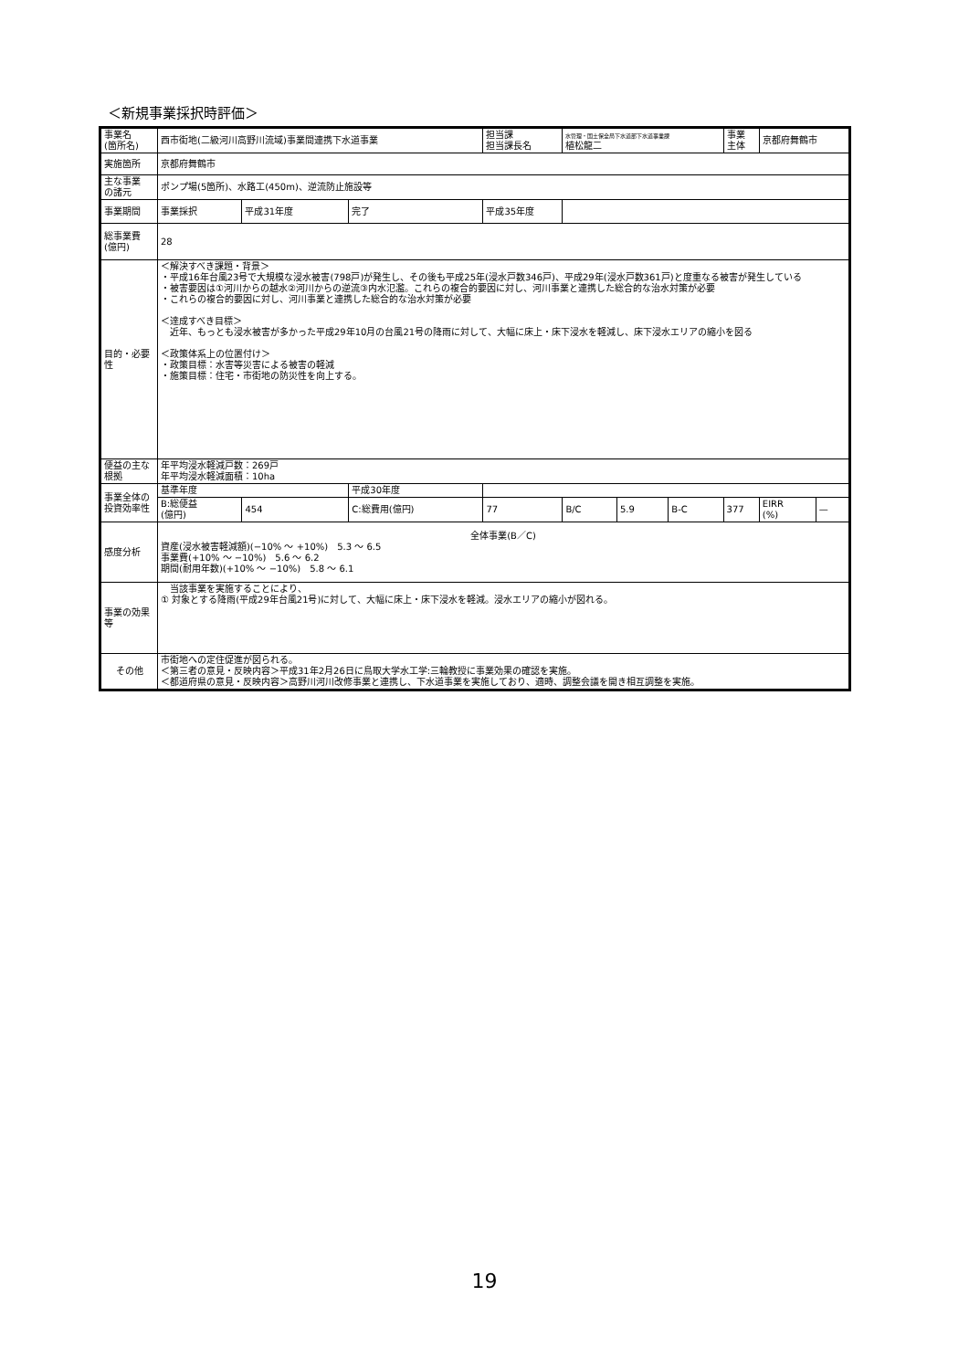＜新規事業採択時評価＞
| 事業名 (箇所名) | 西市街地(二級河川高野川流域)事業間連携下水道事業 | | | 担当課 担当課長名 | | 水管理・国土保全局下水道部下水道事業課 植松龍二 | | | 事業 主体 | 京都府舞鶴市 | |
| 実施箇所 | 京都府舞鶴市 | | | | | | | | | | |
| 主な事業 の諸元 | ポンプ場(5箇所)、水路工(450m)、逆流防止施設等 | | | | | | | | | | |
| 事業期間 | 事業採択 | 平成31年度 | 完了 | 平成35年度 | | | | | | | |
| 総事業費 (億円) | 28 | | | | | | | | | | |
| 目的・必要性 | ＜解決すべき課題・背景＞ ・平成16年台風23号で大規模な浸水被害(798戸)が発生し、その後も平成25年(浸水戸数346戸)、平成29年(浸水戸数361戸)と度重なる被害が発生している ・被害要因は①河川からの越水②河川からの逆流③内水氾濫。これらの複合的要因に対し、河川事業と連携した総合的な治水対策が必要 ・これらの複合的要因に対し、河川事業と連携した総合的な治水対策が必要 ＜達成すべき目標＞ 近年、もっとも浸水被害が多かった平成29年10月の台風21号の降雨に対して、大幅に床上・床下浸水を軽減し、床下浸水エリアの縮小を図る ＜政策体系上の位置付け＞ ・政策目標：水害等災害による被害の軽減 ・施策目標：住宅・市街地の防災性を向上する。 | | | | | | | | | | |
| 便益の主な根拠 | 年平均浸水軽減戸数：269戸 年平均浸水軽減面積：10ha | | | | | | | | | | |
| 事業全体の投資効率性 | 基準年度 | | 平成30年度 | | | | | | | | |
| | B:総便益 (億円) | 454 | C:総費用(億円) | | 77 | B/C | 5.9 | B-C | 377 | EIRR (%) | — |
| 感度分析 | 全体事業(B／C) 資産(浸水被害軽減額)(−10% ～ +10%) 5.3 ～ 6.5 事業費(+10% ～ −10%) 5.6 ～ 6.2 期間(耐用年数)(+10% ～ −10%) 5.8 ～ 6.1 | | | | | | | | | | |
| 事業の効果等 | 当該事業を実施することにより、 ① 対象とする降雨(平成29年台風21号)に対して、大幅に床上・床下浸水を軽減。浸水エリアの縮小が図れる。 | | | | | | | | | | |
| その他 | 市街地への定住促進が図られる。 ＜第三者の意見・反映内容＞平成31年2月26日に鳥取大学水工学:三輪教授に事業効果の確認を実施。 ＜都道府県の意見・反映内容＞高野川河川改修事業と連携し、下水道事業を実施しており、適時、調整会議を開き相互調整を実施。 | | | | | | | | | | |
19